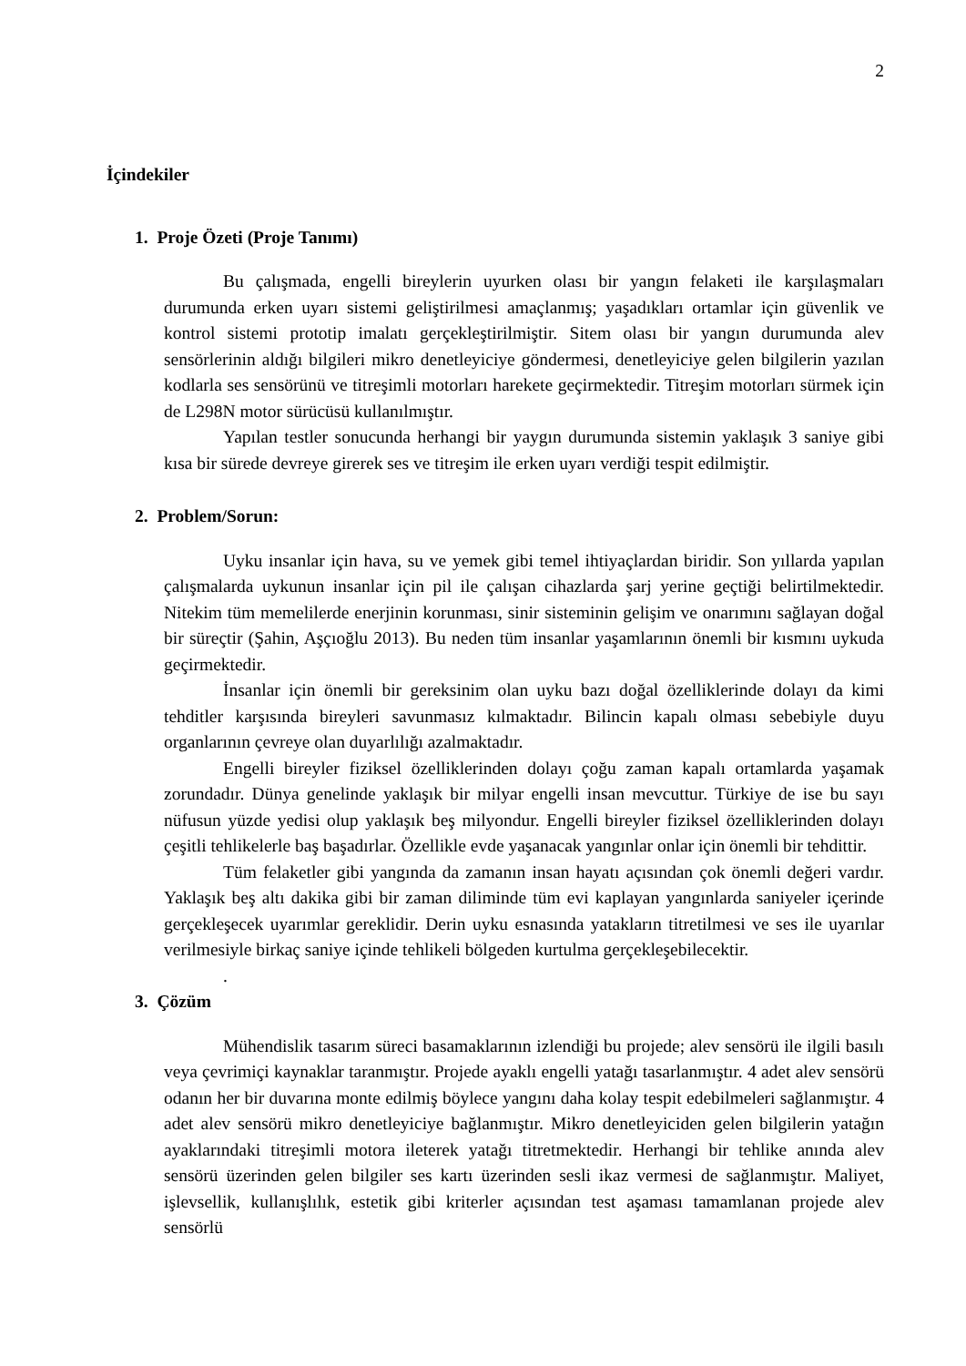2
İçindekiler
1. Proje Özeti (Proje Tanımı)
Bu çalışmada, engelli bireylerin uyurken olası bir yangın felaketi ile karşılaşmaları durumunda erken uyarı sistemi geliştirilmesi amaçlanmış; yaşadıkları ortamlar için güvenlik ve kontrol sistemi prototip imalatı gerçekleştirilmiştir. Sitem olası bir yangın durumunda alev sensörlerinin aldığı bilgileri mikro denetleyiciye göndermesi, denetleyiciye gelen bilgilerin yazılan kodlarla ses sensörünü ve titreşimli motorları harekete geçirmektedir. Titreşim motorları sürmek için de L298N motor sürücüsü kullanılmıştır.
Yapılan testler sonucunda herhangi bir yaygın durumunda sistemin yaklaşık 3 saniye gibi kısa bir sürede devreye girerek ses ve titreşim ile erken uyarı verdiği tespit edilmiştir.
2. Problem/Sorun:
Uyku insanlar için hava, su ve yemek gibi temel ihtiyaçlardan biridir. Son yıllarda yapılan çalışmalarda uykunun insanlar için pil ile çalışan cihazlarda şarj yerine geçtiği belirtilmektedir. Nitekim tüm memelilerde enerjinin korunması, sinir sisteminin gelişim ve onarımını sağlayan doğal bir süreçtir (Şahin, Aşçıoğlu 2013). Bu neden tüm insanlar yaşamlarının önemli bir kısmını uykuda geçirmektedir.
İnsanlar için önemli bir gereksinim olan uyku bazı doğal özelliklerinde dolayı da kimi tehditler karşısında bireyleri savunmasız kılmaktadır. Bilincin kapalı olması sebebiyle duyu organlarının çevreye olan duyarlılığı azalmaktadır.
Engelli bireyler fiziksel özelliklerinden dolayı çoğu zaman kapalı ortamlarda yaşamak zorundadır. Dünya genelinde yaklaşık bir milyar engelli insan mevcuttur. Türkiye de ise bu sayı nüfusun yüzde yedisi olup yaklaşık beş milyondur. Engelli bireyler fiziksel özelliklerinden dolayı çeşitli tehlikelerle baş başadırlar. Özellikle evde yaşanacak yangınlar onlar için önemli bir tehdittir.
Tüm felaketler gibi yangında da zamanın insan hayatı açısından çok önemli değeri vardır. Yaklaşık beş altı dakika gibi bir zaman diliminde tüm evi kaplayan yangınlarda saniyeler içerinde gerçekleşecek uyarımlar gereklidir. Derin uyku esnasında yatakların titretilmesi ve ses ile uyarılar verilmesiyle birkaç saniye içinde tehlikeli bölgeden kurtulma gerçekleşebilecektir.
.
3. Çözüm
Mühendislik tasarım süreci basamaklarının izlendiği bu projede; alev sensörü ile ilgili basılı veya çevrimiçi kaynaklar taranmıştır. Projede ayaklı engelli yatağı tasarlanmıştır. 4 adet alev sensörü odanın her bir duvarına monte edilmiş böylece yangını daha kolay tespit edebilmeleri sağlanmıştır. 4 adet alev sensörü mikro denetleyiciye bağlanmıştır. Mikro denetleyiciden gelen bilgilerin yatağın ayaklarındaki titreşimli motora ileterek yatağı titretmektedir. Herhangi bir tehlike anında alev sensörü üzerinden gelen bilgiler ses kartı üzerinden sesli ikaz vermesi de sağlanmıştır. Maliyet, işlevsellik, kullanışlılık, estetik gibi kriterler açısından test aşaması tamamlanan projede alev sensörlü